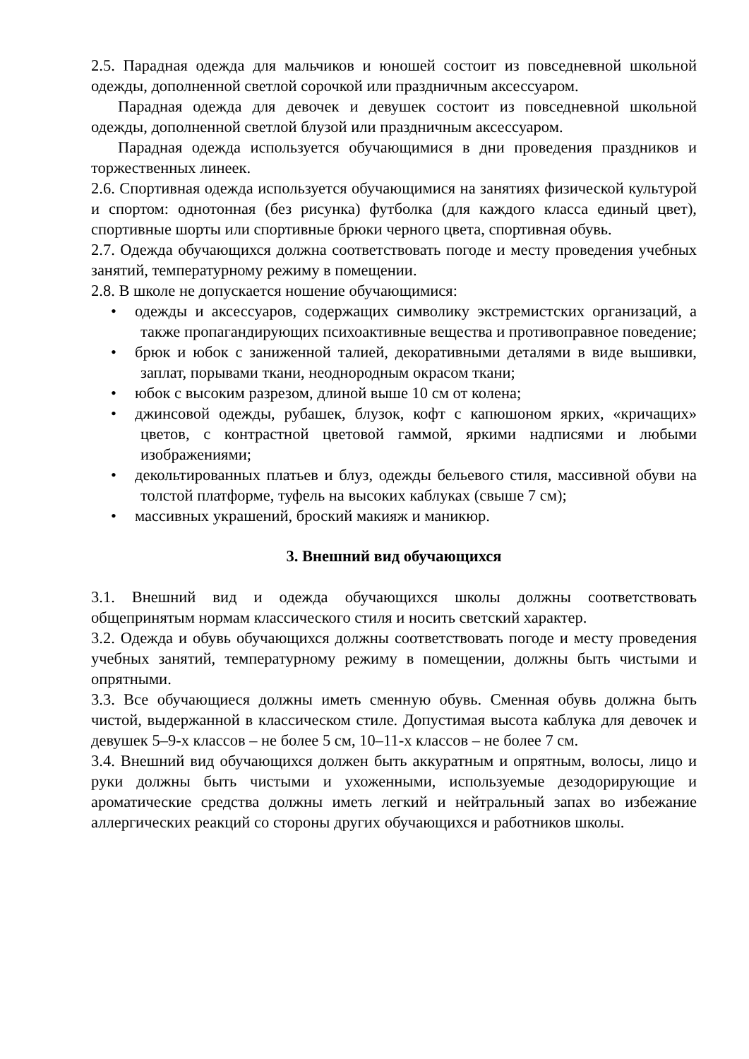2.5. Парадная одежда для мальчиков и юношей состоит из повседневной школьной одежды, дополненной светлой сорочкой или праздничным аксессуаром.
Парадная одежда для девочек и девушек состоит из повседневной школьной одежды, дополненной светлой блузой или праздничным аксессуаром.
Парадная одежда используется обучающимися в дни проведения праздников и торжественных линеек.
2.6. Спортивная одежда используется обучающимися на занятиях физической культурой и спортом: однотонная (без рисунка) футболка (для каждого класса единый цвет), спортивные шорты или спортивные брюки черного цвета, спортивная обувь.
2.7. Одежда обучающихся должна соответствовать погоде и месту проведения учебных занятий, температурному режиму в помещении.
2.8. В школе не допускается ношение обучающимися:
• одежды и аксессуаров, содержащих символику экстремистских организаций, а также пропагандирующих психоактивные вещества и противоправное поведение;
• брюк и юбок с заниженной талией, декоративными деталями в виде вышивки, заплат, порывами ткани, неоднородным окрасом ткани;
• юбок с высоким разрезом, длиной выше 10 см от колена;
• джинсовой одежды, рубашек, блузок, кофт с капюшоном ярких, «кричащих» цветов, с контрастной цветовой гаммой, яркими надписями и любыми изображениями;
• декольтированных платьев и блуз, одежды бельевого стиля, массивной обуви на толстой платформе, туфель на высоких каблуках (свыше 7 см);
• массивных украшений, броский макияж и маникюр.
3. Внешний вид обучающихся
3.1. Внешний вид и одежда обучающихся школы должны соответствовать общепринятым нормам классического стиля и носить светский характер.
3.2. Одежда и обувь обучающихся должны соответствовать погоде и месту проведения учебных занятий, температурному режиму в помещении, должны быть чистыми и опрятными.
3.3. Все обучающиеся должны иметь сменную обувь. Сменная обувь должна быть чистой, выдержанной в классическом стиле. Допустимая высота каблука для девочек и девушек 5–9-х классов – не более 5 см, 10–11-х классов – не более 7 см.
3.4. Внешний вид обучающихся должен быть аккуратным и опрятным, волосы, лицо и руки должны быть чистыми и ухоженными, используемые дезодорирующие и ароматические средства должны иметь легкий и нейтральный запах во избежание аллергических реакций со стороны других обучающихся и работников школы.